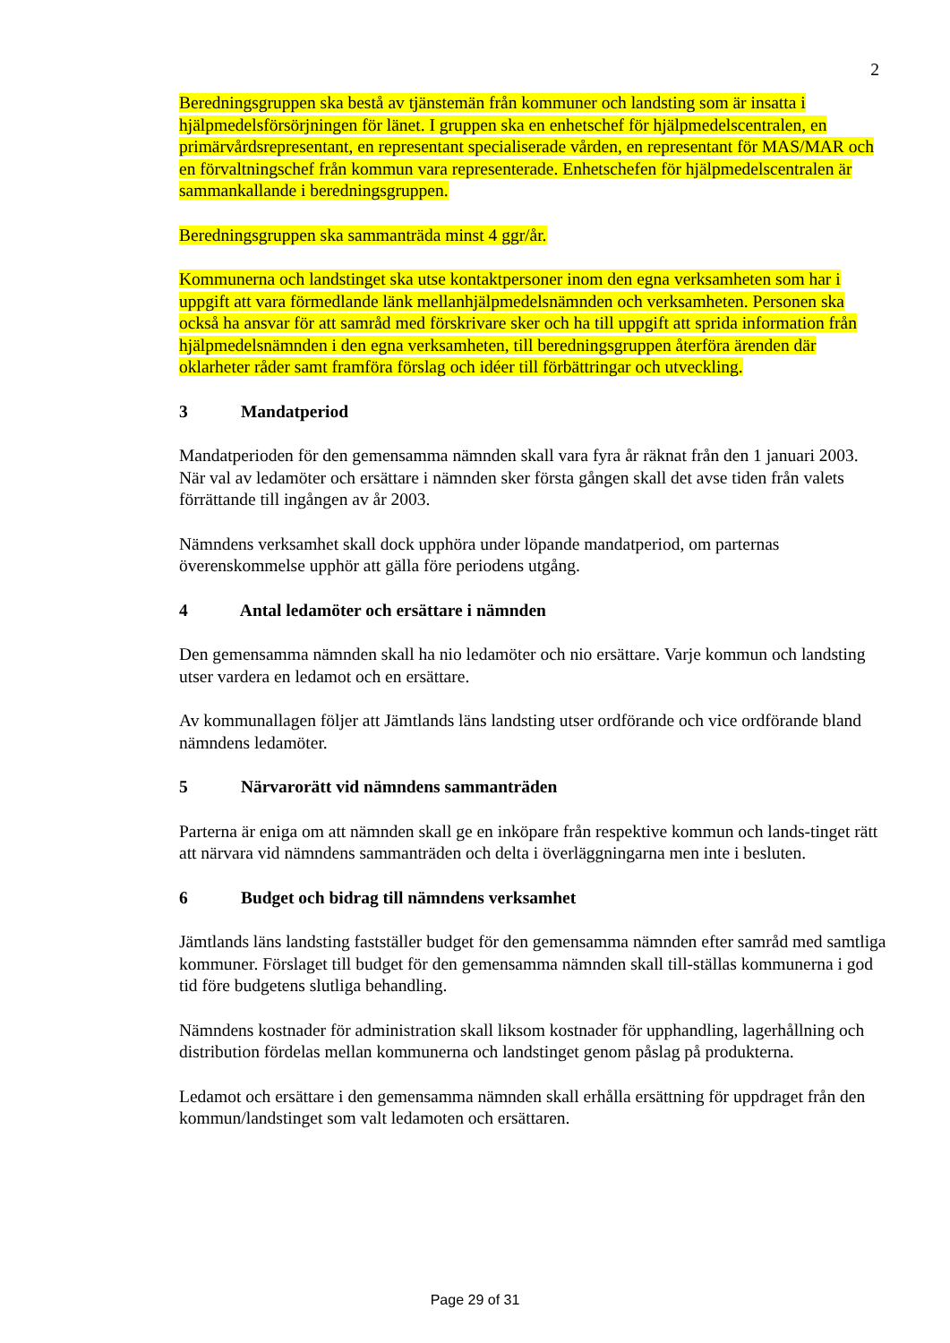2
Beredningsgruppen ska bestå av tjänstemän från kommuner och landsting som är insatta i hjälpmedelsförsörjningen för länet. I gruppen ska en enhetschef för hjälpmedelscentralen, en primärvårdsrepresentant, en representant specialiserade vården, en representant för MAS/MAR och en förvaltningschef från kommun vara representerade. Enhetschefen för hjälpmedelscentralen är sammankallande i beredningsgruppen.
Beredningsgruppen ska sammanträda minst 4 ggr/år.
Kommunerna och landstinget ska utse kontaktpersoner inom den egna verksamheten som har i uppgift att vara förmedlande länk mellanhjälpmedelsnämnden och verksamheten. Personen ska också ha ansvar för att samråd med förskrivare sker och ha till uppgift att sprida information från hjälpmedelsnämnden i den egna verksamheten, till beredningsgruppen återföra ärenden där oklarheter råder samt framföra förslag och idéer till förbättringar och utveckling.
3 Mandatperiod
Mandatperioden för den gemensamma nämnden skall vara fyra år räknat från den 1 januari 2003. När val av ledamöter och ersättare i nämnden sker första gången skall det avse tiden från valets förrättande till ingången av år 2003.
Nämndens verksamhet skall dock upphöra under löpande mandatperiod, om parternas överenskommelse upphör att gälla före periodens utgång.
4 Antal ledamöter och ersättare i nämnden
Den gemensamma nämnden skall ha nio ledamöter och nio ersättare. Varje kommun och landsting utser vardera en ledamot och en ersättare.
Av kommunallagen följer att Jämtlands läns landsting utser ordförande och vice ordförande bland nämndens ledamöter.
5 Närvarorätt vid nämndens sammanträden
Parterna är eniga om att nämnden skall ge en inköpare från respektive kommun och lands-tinget rätt att närvara vid nämndens sammanträden och delta i överläggningarna men inte i besluten.
6 Budget och bidrag till nämndens verksamhet
Jämtlands läns landsting fastställer budget för den gemensamma nämnden efter samråd med samtliga kommuner. Förslaget till budget för den gemensamma nämnden skall till-ställas kommunerna i god tid före budgetens slutliga behandling.
Nämndens kostnader för administration skall liksom kostnader för upphandling, lagerhållning och distribution fördelas mellan kommunerna och landstinget genom påslag på produkterna.
Ledamot och ersättare i den gemensamma nämnden skall erhålla ersättning för uppdraget från den kommun/landstinget som valt ledamoten och ersättaren.
Page 29 of 31